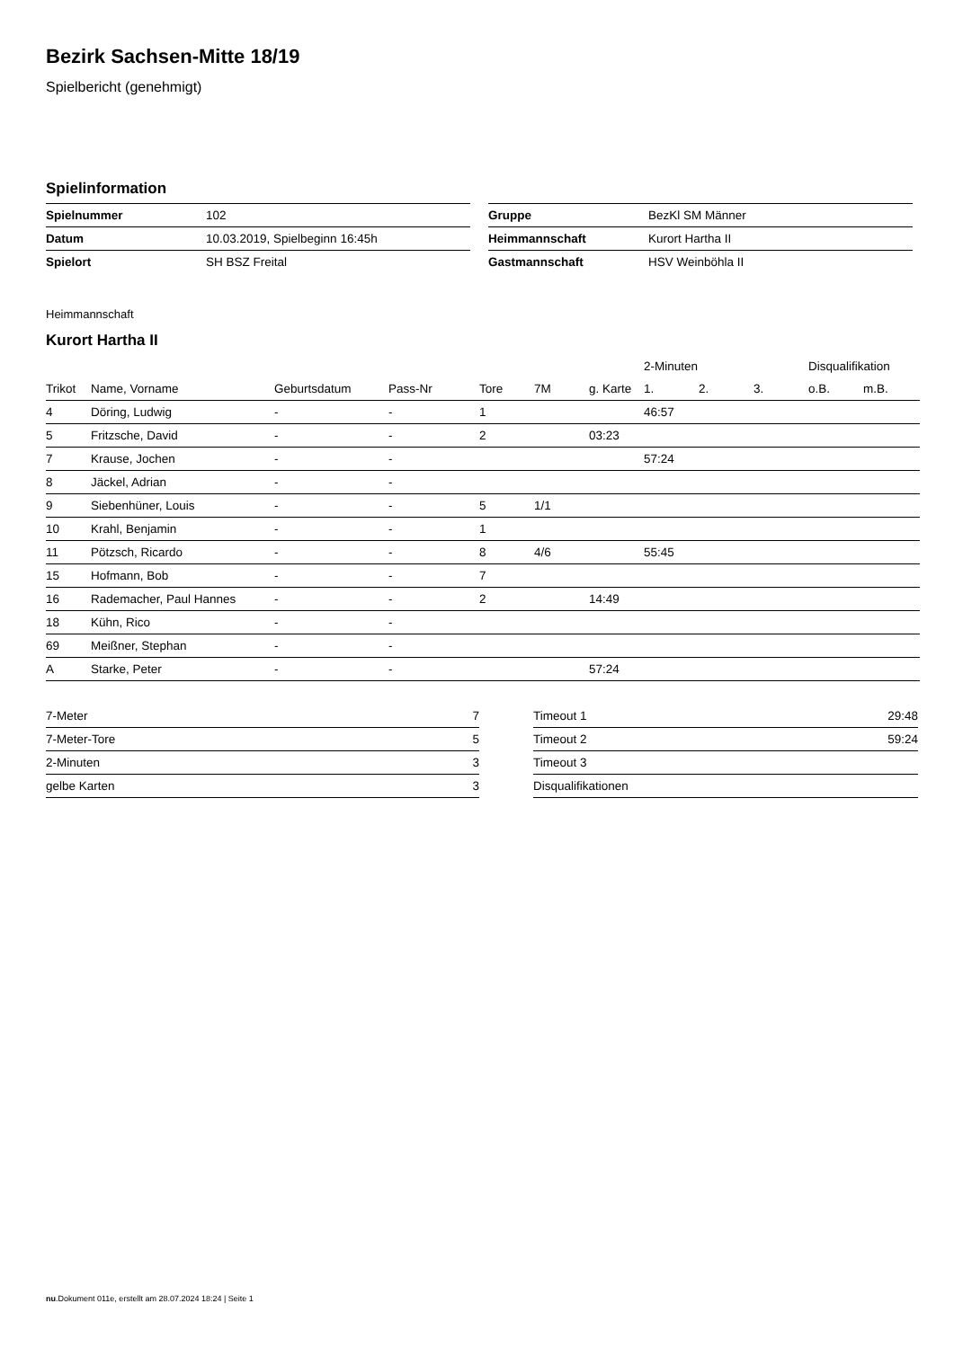Bezirk Sachsen-Mitte 18/19
Spielbericht (genehmigt)
Spielinformation
| Spielnummer | 102 |
| Datum | 10.03.2019, Spielbeginn 16:45h |
| Spielort | SH BSZ Freital |
| Gruppe | BezKl SM Männer |
| Heimmannschaft | Kurort Hartha II |
| Gastmannschaft | HSV Weinböhla II |
Heimmannschaft
Kurort Hartha II
| | | | | | | | 2-Minuten | | | Disqualifikation | |
| --- | --- | --- | --- | --- | --- | --- | --- | --- | --- | --- | --- |
| Trikot | Name, Vorname | Geburtsdatum | Pass-Nr | Tore | 7M | g. Karte | 1. | 2. | 3. | o.B. | m.B. |
| 4 | Döring, Ludwig | - | - | 1 | | | 46:57 | | | | |
| 5 | Fritzsche, David | - | - | 2 | | 03:23 | | | | | |
| 7 | Krause, Jochen | - | - | | | | 57:24 | | | | |
| 8 | Jäckel, Adrian | - | - | | | | | | | | |
| 9 | Siebenhüner, Louis | - | - | 5 | 1/1 | | | | | | |
| 10 | Krahl, Benjamin | - | - | 1 | | | | | | | |
| 11 | Pötzsch, Ricardo | - | - | 8 | 4/6 | | 55:45 | | | | |
| 15 | Hofmann, Bob | - | - | 7 | | | | | | | |
| 16 | Rademacher, Paul Hannes | - | - | 2 | | 14:49 | | | | | |
| 18 | Kühn, Rico | - | - | | | | | | | | |
| 69 | Meißner, Stephan | - | - | | | | | | | | |
| A | Starke, Peter | - | - | | | 57:24 | | | | | |
| 7-Meter | 7 |
| 7-Meter-Tore | 5 |
| 2-Minuten | 3 |
| gelbe Karten | 3 |
| Timeout 1 | 29:48 |
| Timeout 2 | 59:24 |
| Timeout 3 | |
| Disqualifikationen | |
nu.Dokument 011e, erstellt am 28.07.2024 18:24 | Seite 1